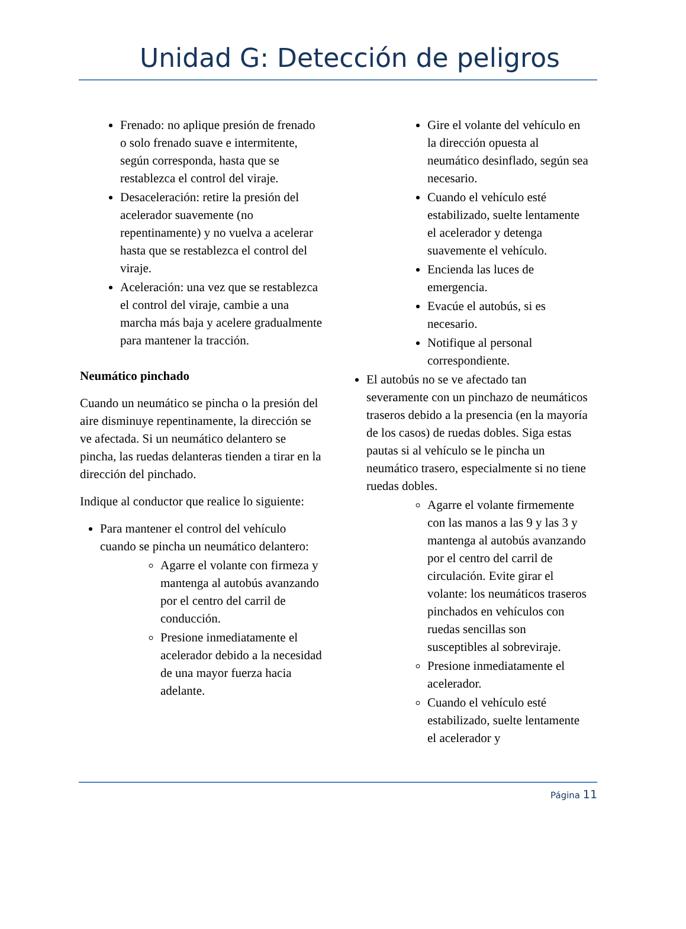Unidad G: Detección de peligros
Frenado: no aplique presión de frenado o solo frenado suave e intermitente, según corresponda, hasta que se restablezca el control del viraje.
Desaceleración: retire la presión del acelerador suavemente (no repentinamente) y no vuelva a acelerar hasta que se restablezca el control del viraje.
Aceleración: una vez que se restablezca el control del viraje, cambie a una marcha más baja y acelere gradualmente para mantener la tracción.
Neumático pinchado
Cuando un neumático se pincha o la presión del aire disminuye repentinamente, la dirección se ve afectada. Si un neumático delantero se pincha, las ruedas delanteras tienden a tirar en la dirección del pinchado.
Indique al conductor que realice lo siguiente:
Para mantener el control del vehículo cuando se pincha un neumático delantero:
Agarre el volante con firmeza y mantenga al autobús avanzando por el centro del carril de conducción.
Presione inmediatamente el acelerador debido a la necesidad de una mayor fuerza hacia adelante.
Gire el volante del vehículo en la dirección opuesta al neumático desinflado, según sea necesario.
Cuando el vehículo esté estabilizado, suelte lentamente el acelerador y detenga suavemente el vehículo.
Encienda las luces de emergencia.
Evacúe el autobús, si es necesario.
Notifique al personal correspondiente.
El autobús no se ve afectado tan severamente con un pinchazo de neumáticos traseros debido a la presencia (en la mayoría de los casos) de ruedas dobles. Siga estas pautas si al vehículo se le pincha un neumático trasero, especialmente si no tiene ruedas dobles.
Agarre el volante firmemente con las manos a las 9 y las 3 y mantenga al autobús avanzando por el centro del carril de circulación. Evite girar el volante: los neumáticos traseros pinchados en vehículos con ruedas sencillas son susceptibles al sobreviraje.
Presione inmediatamente el acelerador.
Cuando el vehículo esté estabilizado, suelte lentamente el acelerador y
Página 11